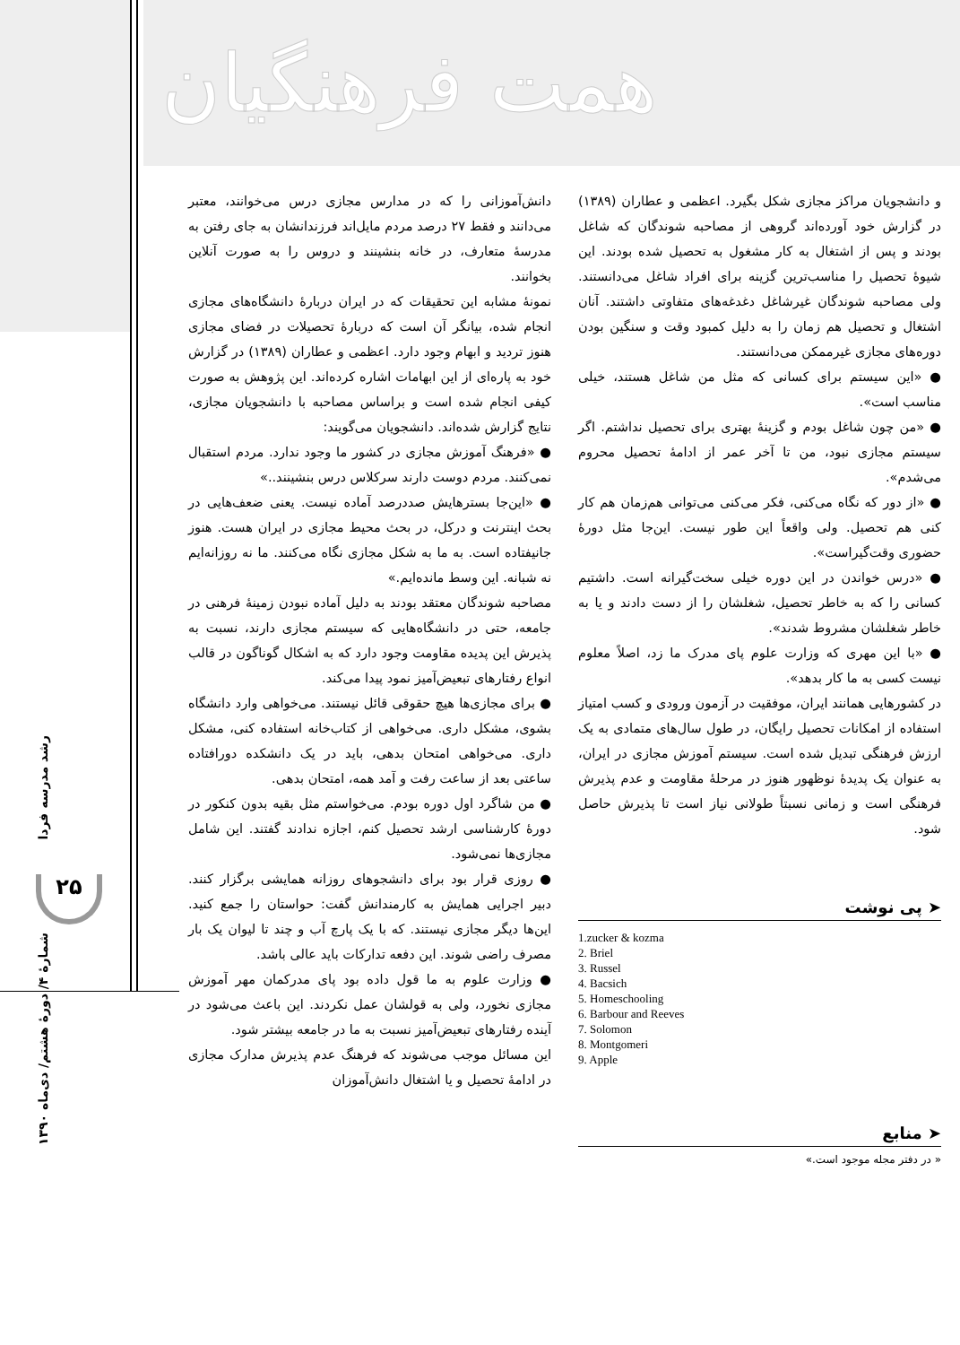همت فرهنگیان
دانش‌آموزانی را که در مدارس مجازی درس می‌خوانند، معتبر می‌دانند و فقط ۲۷ درصد مردم مایل‌اند فرزندانشان به جای رفتن به مدرسهٔ متعارف، در خانه بنشینند و دروس را به صورت آنلاین بخوانند.
نمونهٔ مشابه این تحقیقات که در ایران دربارهٔ دانشگاه‌های مجازی انجام شده، بیانگر آن است که دربارهٔ تحصیلات در فضای مجازی هنوز تردید و ابهام وجود دارد. اعظمی و عطاران (۱۳۸۹) در گزارش خود به پاره‌ای از این ابهامات اشاره کرده‌اند. این پژوهش به صورت کیفی انجام شده است و براساس مصاحبه با دانشجویان مجازی، نتایج گزارش شده‌اند. دانشجویان می‌گویند:
● «فرهنگ آموزش مجازی در کشور ما وجود ندارد. مردم استقبال نمی‌کنند. مردم دوست دارند سرکلاس درس بنشینند..»
● «این‌جا بسترهایش صددرصد آماده نیست. یعنی ضعف‌هایی در بحث اینترنت و درکل، در بحث محیط مجازی در ایران هست. هنوز جانیفتاده است. به ما به شکل مجازی نگاه می‌کنند. ما نه روزانه‌ایم نه شبانه. این وسط مانده‌ایم.»
مصاحبه شوندگان معتقد بودند به دلیل آماده نبودن زمینهٔ فرهنی در جامعه، حتی در دانشگاه‌هایی که سیستم مجازی دارند، نسبت به پذیرش این پدیده مقاومت وجود دارد که به اشکال گوناگون در قالب انواع رفتارهای تبعیض‌آمیز نمود پیدا می‌کند.
● برای مجازی‌ها هیچ حقوقی قائل نیستند. می‌خواهی وارد دانشگاه بشوی، مشکل داری. می‌خواهی از کتاب‌خانه استفاده کنی، مشکل داری. می‌خواهی امتحان بدهی، باید در یک دانشکده دورافتاده ساعتی بعد از ساعت رفت و آمد همه، امتحان بدهی.
● من شاگرد اول دوره بودم. می‌خواستم مثل بقیه بدون کنکور در دورهٔ کارشناسی ارشد تحصیل کنم، اجازه ندادند گفتند. این شامل مجازی‌ها نمی‌شود.
● روزی قرار بود برای دانشجوهای روزانه همایشی برگزار کنند. دبیر اجرایی همایش به کارمندانش گفت: حواستان را جمع کنید. این‌ها دیگر مجازی نیستند. که با یک پارچ آب و چند تا لیوان یک بار مصرف راضی شوند. این دفعه تدارکات باید عالی باشد.
● وزارت علوم به ما قول داده بود پای مدرکمان مهر آموزش مجازی نخورد، ولی به قولشان عمل نکردند. این باعث می‌شود در آینده رفتارهای تبعیض‌آمیز نسبت به ما در جامعه بیشتر شود.
این مسائل موجب می‌شوند که فرهنگ عدم پذیرش مدارک مجازی در ادامهٔ تحصیل و یا اشتغال دانش‌آموزان
و دانشجویان مراکز مجازی شکل بگیرد. اعظمی و عطاران (۱۳۸۹) در گزارش خود آورده‌اند گروهی از مصاحبه شوندگان که شاغل بودند و پس از اشتغال به کار مشغول به تحصیل شده بودند. این شیوهٔ تحصیل را مناسب‌ترین گزینه برای افراد شاغل می‌دانستند. ولی مصاحبه شوندگان غیرشاغل دغدغه‌های متفاوتی داشتند. آنان اشتغال و تحصیل هم زمان را به دلیل کمبود وقت و سنگین بودن دوره‌های مجازی غیرممکن می‌دانستند.
● «این سیستم برای کسانی که مثل من شاغل هستند، خیلی مناسب است».
● «من چون شاغل بودم و گزینهٔ بهتری برای تحصیل نداشتم. اگر سیستم مجازی نبود، من تا آخر عمر از ادامهٔ تحصیل محروم می‌شدم».
● «از دور که نگاه می‌کنی، فکر می‌کنی می‌توانی هم‌زمان هم کار کنی هم تحصیل. ولی واقعاً این طور نیست. این‌جا مثل دورهٔ حضوری وقت‌گیراست».
● «درس خواندن در این دوره خیلی سخت‌گیرانه است. داشتیم کسانی را که به خاطر تحصیل، شغلشان را از دست دادند و یا به خاطر شغلشان مشروط شدند».
● «با این مهری که وزارت علوم پای مدرک ما زد، اصلاً معلوم نیست کسی به ما کار بدهد».
در کشورهایی همانند ایران، موفقیت در آزمون ورودی و کسب امتیاز استفاده از امکانات تحصیل رایگان، در طول سال‌های متمادی به یک ارزش فرهنگی تبدیل شده است. سیستم آموزش مجازی در ایران، به عنوان یک پدیدهٔ نوظهور هنوز در مرحلهٔ مقاومت و عدم پذیرش فرهنگی است و زمانی نسبتاً طولانی نیاز است تا پذیرش حاصل شود.
➤ پی نوشت
1.zucker & kozma
2. Briel
3. Russel
4. Bacsich
5. Homeschooling
6. Barbour and Reeves
7. Solomon
8. Montgomeri
9. Apple
➤ منابع
« در دفتر مجله موجود است.»
رشد مدرسه فردا
۲۵
شمارهٔ ۴/ دورهٔ هشتم/ دی‌ماه ۱۳۹۰